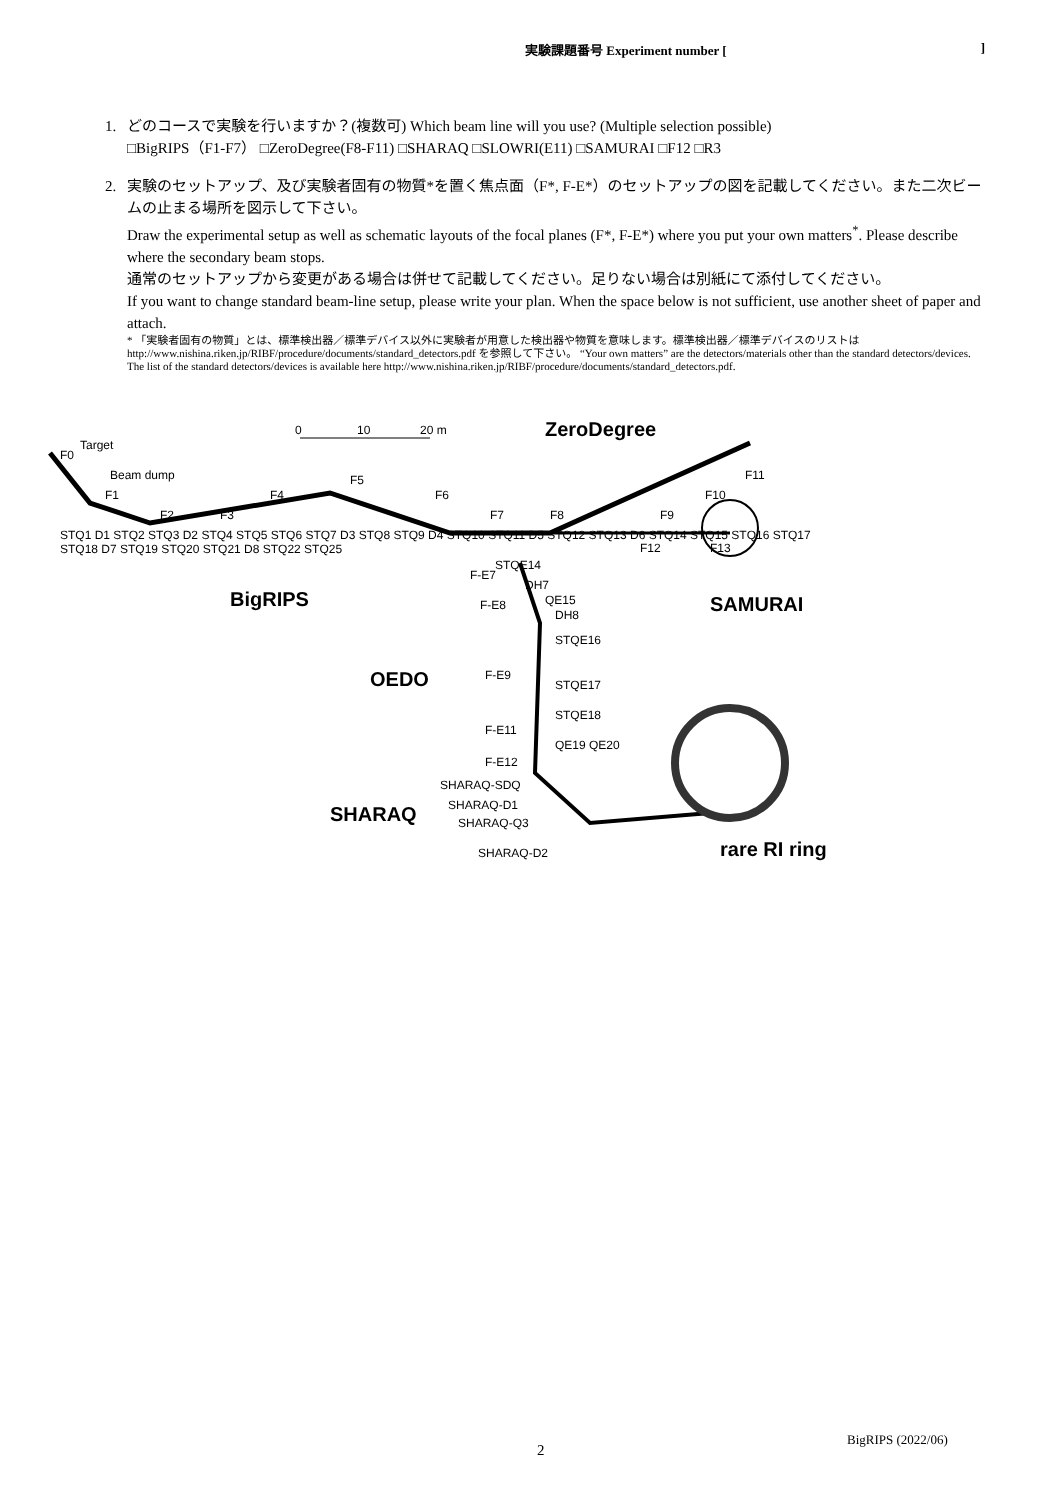実験課題番号 Experiment number []
1. どのコースで実験を行いますか？(複数可) Which beam line will you use? (Multiple selection possible)
□BigRIPS（F1-F7） □ZeroDegree(F8-F11) □SHARAQ □SLOWRI(E11) □SAMURAI □F12 □R3
2. 実験のセットアップ、及び実験者固有の物質*を置く焦点面（F*, F-E*）のセットアップの図を記載してください。また二次ビームの止まる場所を図示して下さい。
Draw the experimental setup as well as schematic layouts of the focal planes (F*, F-E*) where you put your own matters<sup>*</sup>. Please describe where the secondary beam stops.
通常のセットアップから変更がある場合は併せて記載してください。足りない場合は別紙にて添付してください。
If you want to change standard beam-line setup, please write your plan. When the space below is not sufficient, use another sheet of paper and attach.
* 「実験者固有の物質」とは、標準検出器／標準デバイス以外に実験者が用意した検出器や物質を意味します。標準検出器／標準デバイスのリストは http://www.nishina.riken.jp/RIBF/procedure/documents/standard_detectors.pdf を参照して下さい。 “Your own matters” are the detectors/materials other than the standard detectors/devices. The list of the standard detectors/devices is available here http://www.nishina.riken.jp/RIBF/procedure/documents/standard_detectors.pdf.
0 10 20 m
F0
Target
Beam dump
F1
F2 F3
F4
F5
F6
F7 F8 F9
F10
F11
F12 F13
STQ1 D1 STQ2 STQ3 D2 STQ4 STQ5 STQ6 STQ7 D3 STQ8 STQ9 D4 STQ10 STQ11 D5 STQ12 STQ13 D6 STQ14 STQ15 STQ16 STQ17 STQ18 D7 STQ19 STQ20 STQ21 D8 STQ22 STQ25
ZeroDegree
BigRIPS SAMURAI
F-E7
STQE14
DH7
F-E8 QE15
DH8
STQE16
OEDO F-E9
STQE17
STQE18
F-E11
QE19 QE20
F-E12
SHARAQ-SDQ
SHARAQ-D1
SHARAQ-Q3
SHARAQ-D2
SHARAQ
rare RI ring
2
BigRIPS (2022/06)